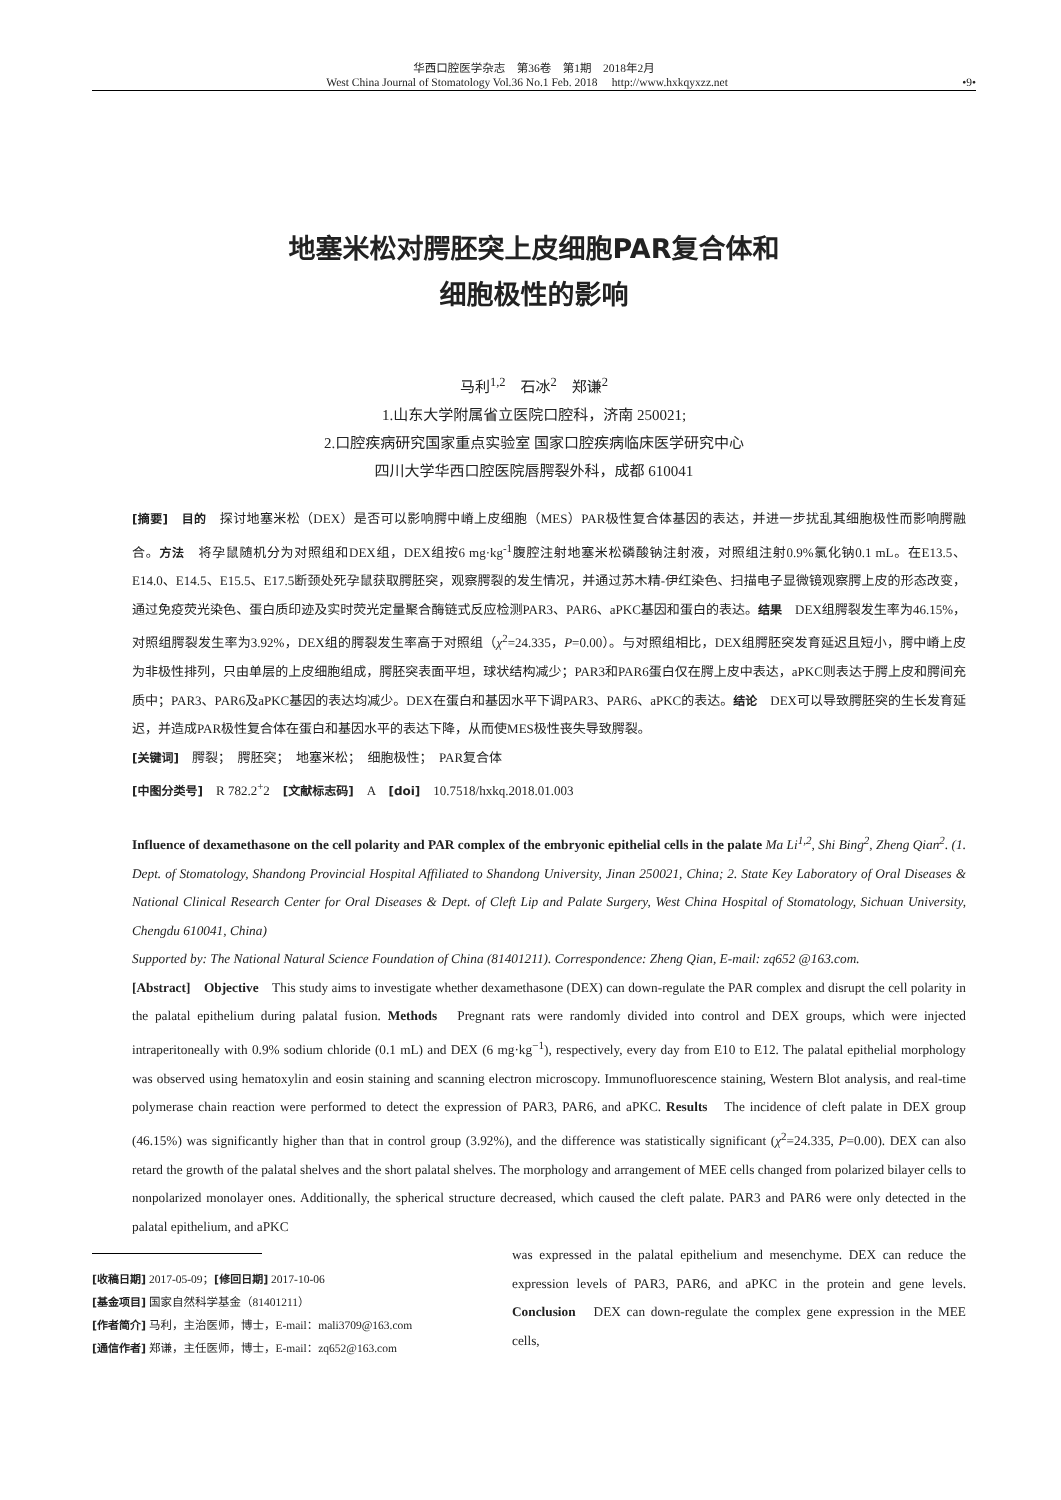华西口腔医学杂志　第36卷　第1期　2018年2月
West China Journal of Stomatology Vol.36 No.1 Feb. 2018 http://www.hxkqyxzz.net •9•
地塞米松对腭胚突上皮细胞PAR复合体和
细胞极性的影响
马利<sup>1,2</sup>　石冰<sup>2</sup>　郑谦<sup>2</sup>
1.山东大学附属省立医院口腔科，济南 250021;
2.口腔疾病研究国家重点实验室 国家口腔疾病临床医学研究中心
四川大学华西口腔医院唇腭裂外科，成都 610041
[摘要]　目的　探讨地塞米松（DEX）是否可以影响腭中嵴上皮细胞（MES）PAR极性复合体基因的表达，并进一步扰乱其细胞极性而影响腭融合。方法　将孕鼠随机分为对照组和DEX组，DEX组按6 mg·kg<sup>-1</sup>腹腔注射地塞米松磷酸钠注射液，对照组注射0.9%氯化钠0.1 mL。在E13.5、E14.0、E14.5、E15.5、E17.5断颈处死孕鼠获取腭胚突，观察腭裂的发生情况，并通过苏木精-伊红染色、扫描电子显微镜观察腭上皮的形态改变，通过免疫荧光染色、蛋白质印迹及实时荧光定量聚合酶链式反应检测PAR3、PAR6、aPKC基因和蛋白的表达。结果　DEX组腭裂发生率为46.15%，对照组腭裂发生率为3.92%，DEX组的腭裂发生率高于对照组（χ<sup>2</sup>=24.335，P=0.00）。与对照组相比，DEX组腭胚突发育延迟且短小，腭中嵴上皮为非极性排列，只由单层的上皮细胞组成，腭胚突表面平坦，球状结构减少；PAR3和PAR6蛋白仅在腭上皮中表达，aPKC则表达于腭上皮和腭间充质中；PAR3、PAR6及aPKC基因的表达均减少。DEX在蛋白和基因水平下调PAR3、PAR6、aPKC的表达。结论　DEX可以导致腭胚突的生长发育延迟，并造成PAR极性复合体在蛋白和基因水平的表达下降，从而使MES极性丧失导致腭裂。
[关键词]　腭裂；　腭胚突；　地塞米松；　细胞极性；　PAR复合体
[中图分类号]　R 782.2<sup>+</sup>2　[文献标志码]　A　[doi]　10.7518/hxkq.2018.01.003
Influence of dexamethasone on the cell polarity and PAR complex of the embryonic epithelial cells in the palate Ma Li<sup>1,2</sup>, Shi Bing<sup>2</sup>, Zheng Qian<sup>2</sup>. (1. Dept. of Stomatology, Shandong Provincial Hospital Affiliated to Shandong University, Jinan 250021, China; 2. State Key Laboratory of Oral Diseases & National Clinical Research Center for Oral Diseases & Dept. of Cleft Lip and Palate Surgery, West China Hospital of Stomatology, Sichuan University, Chengdu 610041, China)
Supported by: The National Natural Science Foundation of China (81401211). Correspondence: Zheng Qian, E-mail: zq652 @163.com.
[Abstract]　Objective　This study aims to investigate whether dexamethasone (DEX) can down-regulate the PAR complex and disrupt the cell polarity in the palatal epithelium during palatal fusion. Methods　Pregnant rats were randomly divided into control and DEX groups, which were injected intraperitoneally with 0.9% sodium chloride (0.1 mL) and DEX (6 mg·kg<sup>−1</sup>), respectively, every day from E10 to E12. The palatal epithelial morphology was observed using hematoxylin and eosin staining and scanning electron microscopy. Immunofluorescence staining, Western Blot analysis, and real-time polymerase chain reaction were performed to detect the expression of PAR3, PAR6, and aPKC. Results　The incidence of cleft palate in DEX group (46.15%) was significantly higher than that in control group (3.92%), and the difference was statistically significant (χ<sup>2</sup>=24.335, P=0.00). DEX can also retard the growth of the palatal shelves and the short palatal shelves. The morphology and arrangement of MEE cells changed from polarized bilayer cells to nonpolarized monolayer ones. Additionally, the spherical structure decreased, which caused the cleft palate. PAR3 and PAR6 were only detected in the palatal epithelium, and aPKC
[收稿日期] 2017-05-09；[修回日期] 2017-10-06
[基金项目] 国家自然科学基金（81401211）
[作者简介] 马利，主治医师，博士，E-mail：mali3709@163.com
[通信作者] 郑谦，主任医师，博士，E-mail：zq652@163.com
was expressed in the palatal epithelium and mesenchyme. DEX can reduce the expression levels of PAR3, PAR6, and aPKC in the protein and gene levels. Conclusion　DEX can down-regulate the complex gene expression in the MEE cells,